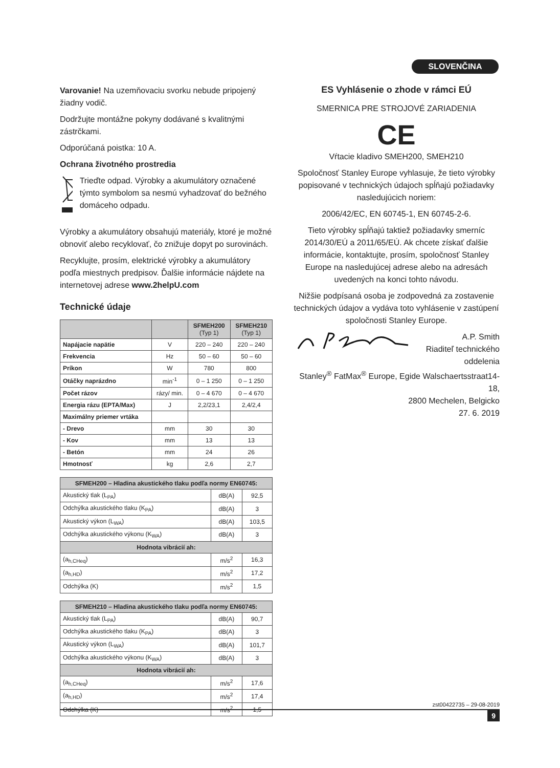SLOVENČINA
Varovanie! Na uzemňovaciu svorku nebude pripojený žiadny vodič.
Dodržujte montážne pokyny dodávané s kvalitnými zástrčkami.
Odporúčaná poistka: 10 A.
Ochrana životného prostredia
Trieďte odpad. Výrobky a akumulátory označené týmto symbolom sa nesmú vyhadzovať do bežného domáceho odpadu.
Výrobky a akumulátory obsahujú materiály, ktoré je možné obnoviť alebo recyklovať, čo znižuje dopyt po surovinách.
Recyklujte, prosím, elektrické výrobky a akumulátory podľa miestnych predpisov. Ďalšie informácie nájdete na internetovej adrese www.2helpU.com
Technické údaje
| | | SFMEH200 (Typ 1) | SFMEH210 (Typ 1) |
| --- | --- | --- | --- |
| Napájacie napätie | V | 220 – 240 | 220 – 240 |
| Frekvencia | Hz | 50 – 60 | 50 – 60 |
| Príkon | W | 780 | 800 |
| Otáčky naprázdno | min<sup>-1</sup> | 0 – 1 250 | 0 – 1 250 |
| Počet rázov | rázy/ min. | 0 – 4 670 | 0 – 4 670 |
| Energia rázu (EPTA/Max) | J | 2,2/23,1 | 2,4/2,4 |
| Maximálny priemer vrtáka | | | |
| - Drevo | mm | 30 | 30 |
| - Kov | mm | 13 | 13 |
| - Betón | mm | 24 | 26 |
| Hmotnosť | kg | 2,6 | 2,7 |
| SFMEH200 – Hladina akustického tlaku podľa normy EN60745: | | |
| --- | --- | --- |
| Akustický tlak (L<sub>PA</sub>) | dB(A) | 92,5 |
| Odchýlka akustického tlaku (K<sub>PA</sub>) | dB(A) | 3 |
| Akustický výkon (L<sub>WA</sub>) | dB(A) | 103,5 |
| Odchýlka akustického výkonu (K<sub>WA</sub>) | dB(A) | 3 |
| Hodnota vibrácií ah: | | |
| (a<sub>h,CHeq</sub>) | m/s<sup>2</sup> | 16,3 |
| (a<sub>h,HD</sub>) | m/s<sup>2</sup> | 17,2 |
| Odchýlka (K) | m/s<sup>2</sup> | 1,5 |
| SFMEH210 – Hladina akustického tlaku podľa normy EN60745: | | |
| --- | --- | --- |
| Akustický tlak (L<sub>PA</sub>) | dB(A) | 90,7 |
| Odchýlka akustického tlaku (K<sub>PA</sub>) | dB(A) | 3 |
| Akustický výkon (L<sub>WA</sub>) | dB(A) | 101,7 |
| Odchýlka akustického výkonu (K<sub>WA</sub>) | dB(A) | 3 |
| Hodnota vibrácií ah: | | |
| (a<sub>h,CHeq</sub>) | m/s<sup>2</sup> | 17,6 |
| (a<sub>h,HD</sub>) | m/s<sup>2</sup> | 17,4 |
| Odchýlka (K) | m/s<sup>2</sup> | 1,5 |
ES Vyhlásenie o zhode v rámci EÚ
SMERNICA PRE STROJOVÉ ZARIADENIA
CE
Vŕtacie kladivo SMEH200, SMEH210
Spoločnosť Stanley Europe vyhlasuje, že tieto výrobky popisované v technických údajoch spĺňajú požiadavky nasledujúcich noriem:
2006/42/EC, EN 60745-1, EN 60745-2-6.
Tieto výrobky spĺňajú taktiež požiadavky smerníc 2014/30/EÚ a 2011/65/EÚ. Ak chcete získať ďalšie informácie, kontaktujte, prosím, spoločnosť Stanley Europe na nasledujúcej adrese alebo na adresách uvedených na konci tohto návodu.
Nižšie podpísaná osoba je zodpovedná za zostavenie technických údajov a vydáva toto vyhlásenie v zastúpení spoločnosti Stanley Europe.
A.P. Smith
Riaditeľ technického oddelenia
Stanley<sup>®</sup> FatMax<sup>®</sup> Europe, Egide Walschaertsstraat14-18,
2800 Mechelen, Belgicko
27. 6. 2019
zst00422735 – 29-08-2019
9